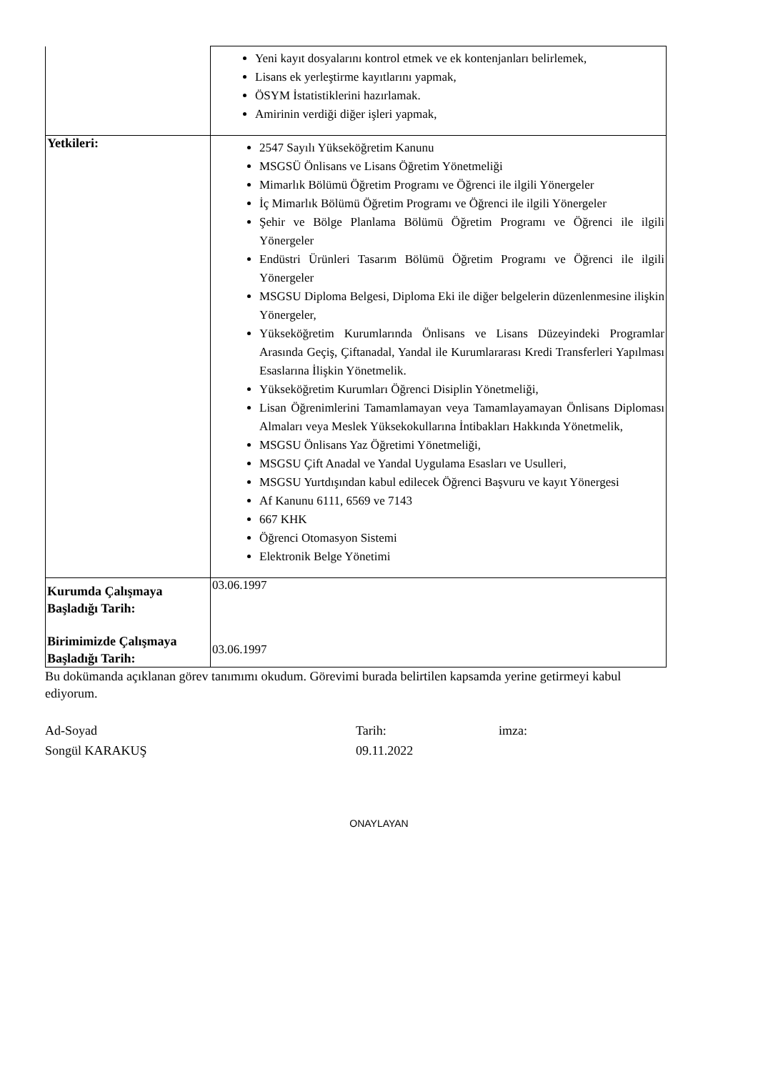| | Yeni kayıt dosyalarını kontrol etmek ve ek kontenjanları belirlemek, Lisans ek yerleştirme kayıtlarını yapmak, ÖSYM İstatistiklerini hazırlamak. Amirinin verdiği diğer işleri yapmak, |
| Yetkileri: | 2547 Sayılı Yükseköğretim Kanunu MSGSÜ Önlisans ve Lisans Öğretim Yönetmeliği Mimarlık Bölümü Öğretim Programı ve Öğrenci ile ilgili Yönergeler İç Mimarlık Bölümü Öğretim Programı ve Öğrenci ile ilgili Yönergeler Şehir ve Bölge Planlama Bölümü Öğretim Programı ve Öğrenci ile ilgili Yönergeler Endüstri Ürünleri Tasarım Bölümü Öğretim Programı ve Öğrenci ile ilgili Yönergeler MSGSU Diploma Belgesi, Diploma Eki ile diğer belgelerin düzenlenmesine ilişkin Yönergeler, Yükseköğretim Kurumlarında Önlisans ve Lisans Düzeyindeki Programlar Arasında Geçiş, Çiftanadal, Yandal ile Kurumlararası Kredi Transferleri Yapılması Esaslarına İlişkin Yönetmelik. Yükseköğretim Kurumları Öğrenci Disiplin Yönetmeliği, Lisan Öğrenimlerini Tamamlamayan veya Tamamlayamayan Önlisans Diploması Almaları veya Meslek Yüksekokullarına İntibakları Hakkında Yönetmelik, MSGSU Önlisans Yaz Öğretimi Yönetmeliği, MSGSU Çift Anadal ve Yandal Uygulama Esasları ve Usulleri, MSGSU Yurtdışından kabul edilecek Öğrenci Başvuru ve kayıt Yönergesi Af Kanunu 6111, 6569 ve 7143 667 KHK Öğrenci Otomasyon Sistemi Elektronik Belge Yönetimi |
| Kurumda Çalışmaya Başladığı Tarih: | 03.06.1997 |
| Birimimizde Çalışmaya Başladığı Tarih: | 03.06.1997 |
Bu dokümanda açıklanan görev tanımımı okudum. Görevimi burada belirtilen kapsamda yerine getirmeyi kabul ediyorum.
Ad-Soyad
Songül KARAKUŞ
Tarih:
09.11.2022
imza:
ONAYLAYAN